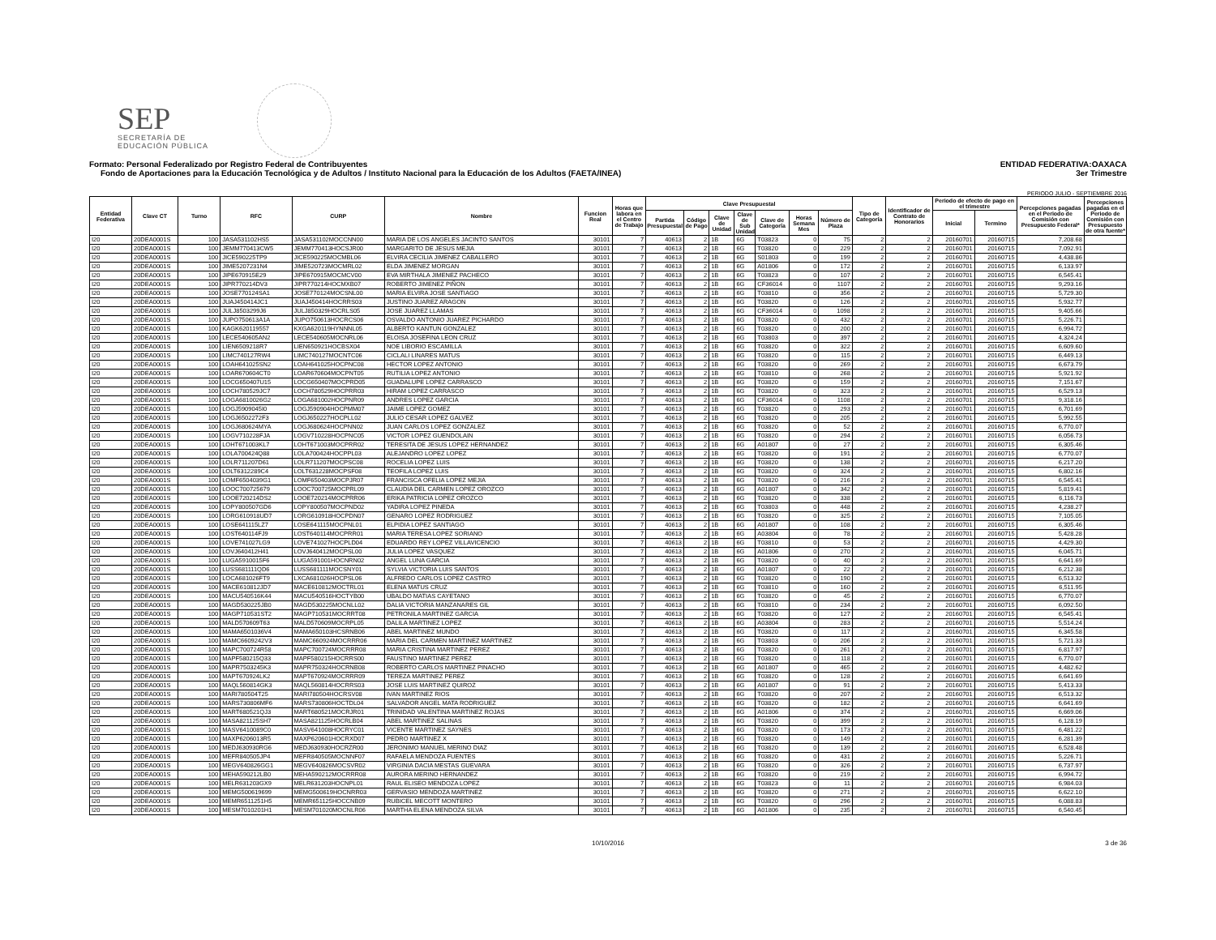SEP
SECRETARÍA DE
EDUCACIÓN PÚBLICA
Formato: Personal Federalizado por Registro Federal de Contribuyentes
Fondo de Aportaciones para la Educación Tecnológica y de Adultos / Instituto Nacional para la Educación de los Adultos (FAETA/INEA)
ENTIDAD FEDERATIVA:OAXACA
3er Trimestre
PERIODO JULIO - SEPTIEMBRE 2016
| Entidad Federativa | Clave CT | Turno | RFC | CURP | Nombre | Funcion Real | Horas que labora en el Centro de Trabajo | Clave Presupuestal | | | | | | | Tipo de Categoría | Identificador de Contrato de Honorarios | Periodo de efecto de pago en el trimestre | | Percepciones pagadas en el Periodo de Comisión con Presupuesto Federal* | Percepciones pagadas en el Periodo de Comisión con Presupuesto de otra fuente* |
| --- | --- | --- | --- | --- | --- | --- | --- | --- | --- | --- | --- | --- | --- | --- | --- | --- | --- | --- | --- | --- |
| | | | | | | | | Partida Presupuestal | Código de Pago | Clave de Unidad | Clave de Sub Unidad | Clave de Categoría | Horas Semana Mes | Número de Plaza | | | Inicial | Termino | | |
| I20 | 20DEA0001S | 100 | JASA531102HS5 | JASA531102MOCCNN00 | MARIA DE LOS ANGELES JACINTO SANTOS | 30101 | 7 | 40613 | 2 | 1B | 6G | T03823 | 0 | 75 | 2 | 2 | 20160701 | 20160715 | 7,208.68 | |
| I20 | 20DEA0001S | 100 | JEMM770413CW5 | JEMM770413HOCSJR00 | MARGARITO DE JESUS MEJIA | 30101 | 7 | 40613 | 2 | 1B | 6G | T03820 | 0 | 229 | 2 | 2 | 20160701 | 20160715 | 7,092.91 | |
| I20 | 20DEA0001S | 100 | JICE590225TP9 | JICE590225MOCMBL06 | ELVIRA CECILIA JIMENEZ CABALLERO | 30101 | 7 | 40613 | 2 | 1B | 6G | S01803 | 0 | 199 | 2 | 2 | 20160701 | 20160715 | 4,438.86 | |
| I20 | 20DEA0001S | 100 | JIME5207231N4 | JIME520723MOCMRL02 | ELDA JIMENEZ MORGAN | 30101 | 7 | 40613 | 2 | 1B | 6G | A01806 | 0 | 172 | 2 | 2 | 20160701 | 20160715 | 6,133.97 | |
| I20 | 20DEA0001S | 100 | JIPE670915E29 | JIPE670915MOCMCV00 | EVA MIRTHALA JIMENEZ PACHECO | 30101 | 7 | 40613 | 2 | 1B | 6G | T03823 | 0 | 107 | 2 | 2 | 20160701 | 20160715 | 6,545.41 | |
| I20 | 20DEA0001S | 100 | JIPR770214DV3 | JIPR770214HOCMXB07 | ROBERTO JIMENEZ PIÑON | 30101 | 7 | 40613 | 2 | 1B | 6G | CF36014 | 0 | 1107 | 2 | 2 | 20160701 | 20160715 | 9,293.16 | |
| I20 | 20DEA0001S | 100 | JOSE770124SA1 | JOSE770124MOCSNL00 | MARIA ELVIRA JOSE SANTIAGO | 30101 | 7 | 40613 | 2 | 1B | 6G | T03810 | 0 | 356 | 2 | 2 | 20160701 | 20160715 | 5,729.30 | |
| I20 | 20DEA0001S | 100 | JUAJ450414JC1 | JUAJ450414HOCRRS03 | JUSTINO JUAREZ ARAGON | 30101 | 7 | 40613 | 2 | 1B | 6G | T03820 | 0 | 126 | 2 | 2 | 20160701 | 20160715 | 5,932.77 | |
| I20 | 20DEA0001S | 100 | JULJ8503299J6 | JULJ850329HOCRLS05 | JOSE JUAREZ LLAMAS | 30101 | 7 | 40613 | 2 | 1B | 6G | CF36014 | 0 | 1098 | 2 | 2 | 20160701 | 20160715 | 9,405.66 | |
| I20 | 20DEA0001S | 100 | JUPO750613A1A | JUPO750613HOCRCS06 | OSVALDO ANTONIO JUAREZ PICHARDO | 30101 | 7 | 40613 | 2 | 1B | 6G | T03820 | 0 | 432 | 2 | 2 | 20160701 | 20160715 | 5,226.71 | |
| I20 | 20DEA0001S | 100 | KAGK620119557 | KXGA620119HYNNNL05 | ALBERTO KANTUN GONZALEZ | 30101 | 7 | 40613 | 2 | 1B | 6G | T03820 | 0 | 200 | 2 | 2 | 20160701 | 20160715 | 6,994.72 | |
| I20 | 20DEA0001S | 100 | LECE540605AN2 | LECE540605MOCNRL06 | ELOISA JOSEFINA LEON CRUZ | 30101 | 7 | 40613 | 2 | 1B | 6G | T03803 | 0 | 397 | 2 | 2 | 20160701 | 20160715 | 4,324.24 | |
| I20 | 20DEA0001S | 100 | LIEN6509218R7 | LIEN650921HOCBSX04 | NOE LIBORIO ESCAMILLA | 30101 | 7 | 40613 | 2 | 1B | 6G | T03820 | 0 | 322 | 2 | 2 | 20160701 | 20160715 | 6,609.60 | |
| I20 | 20DEA0001S | 100 | LIMC740127RW4 | LIMC740127MOCNTC06 | CICLALI LINARES MATUS | 30101 | 7 | 40613 | 2 | 1B | 6G | T03820 | 0 | 115 | 2 | 2 | 20160701 | 20160715 | 6,449.13 | |
| I20 | 20DEA0001S | 100 | LOAH641025SN2 | LOAH641025HOCPNC08 | HECTOR LOPEZ ANTONIO | 30101 | 7 | 40613 | 2 | 1B | 6G | T03820 | 0 | 269 | 2 | 2 | 20160701 | 20160715 | 6,673.79 | |
| I20 | 20DEA0001S | 100 | LOAR670604CT0 | LOAR670604MOCPNT05 | RUTILIA LOPEZ ANTONIO | 30101 | 7 | 40613 | 2 | 1B | 6G | T03810 | 0 | 268 | 2 | 2 | 20160701 | 20160715 | 5,921.92 | |
| I20 | 20DEA0001S | 100 | LOCG650407U15 | LOCG650407MOCPRD05 | GUADALUPE LOPEZ CARRASCO | 30101 | 7 | 40613 | 2 | 1B | 6G | T03820 | 0 | 159 | 2 | 2 | 20160701 | 20160715 | 7,151.67 | |
| I20 | 20DEA0001S | 100 | LOCH780529JC7 | LOCH780529HOCPRR03 | HIRAM LOPEZ CARRASCO | 30101 | 7 | 40613 | 2 | 1B | 6G | T03820 | 0 | 323 | 2 | 2 | 20160701 | 20160715 | 6,529.13 | |
| I20 | 20DEA0001S | 100 | LOGA6810026G2 | LOGA681002HOCPNR09 | ANDRES LOPEZ GARCIA | 30101 | 7 | 40613 | 2 | 1B | 6G | CF36014 | 0 | 1108 | 2 | 2 | 20160701 | 20160715 | 9,318.16 | |
| I20 | 20DEA0001S | 100 | LOGJ5909045I0 | LOGJ590904HOCPMM07 | JAIME LOPEZ GOMEZ | 30101 | 7 | 40613 | 2 | 1B | 6G | T03820 | 0 | 293 | 2 | 2 | 20160701 | 20160715 | 6,701.69 | |
| I20 | 20DEA0001S | 100 | LOGJ6502272F3 | LOGJ650227HOCPLL02 | JULIO CESAR LOPEZ GALVEZ | 30101 | 7 | 40613 | 2 | 1B | 6G | T03820 | 0 | 205 | 2 | 2 | 20160701 | 20160715 | 5,992.55 | |
| I20 | 20DEA0001S | 100 | LOGJ680624MYA | LOGJ680624HOCPNN02 | JUAN CARLOS LOPEZ GONZALEZ | 30101 | 7 | 40613 | 2 | 1B | 6G | T03820 | 0 | 52 | 2 | 2 | 20160701 | 20160715 | 6,770.07 | |
| I20 | 20DEA0001S | 100 | LOGV710228FJA | LOGV710228HOCPNC05 | VICTOR LOPEZ GUENDOLAIN | 30101 | 7 | 40613 | 2 | 1B | 6G | T03820 | 0 | 294 | 2 | 2 | 20160701 | 20160715 | 6,056.73 | |
| I20 | 20DEA0001S | 100 | LOHT671003KL7 | LOHT671003MOCPRR02 | TERESITA DE JESUS LOPEZ HERNANDEZ | 30101 | 7 | 40613 | 2 | 1B | 6G | A01807 | 0 | 27 | 2 | 2 | 20160701 | 20160715 | 6,305.46 | |
| I20 | 20DEA0001S | 100 | LOLA700424Q88 | LOLA700424HOCPPL03 | ALEJANDRO LOPEZ LOPEZ | 30101 | 7 | 40613 | 2 | 1B | 6G | T03820 | 0 | 191 | 2 | 2 | 20160701 | 20160715 | 6,770.07 | |
| I20 | 20DEA0001S | 100 | LOLR711207D61 | LOLR711207MOCPSC08 | ROCELIA LOPEZ LUIS | 30101 | 7 | 40613 | 2 | 1B | 6G | T03820 | 0 | 138 | 2 | 2 | 20160701 | 20160715 | 6,217.20 | |
| I20 | 20DEA0001S | 100 | LOLT6312289C4 | LOLT631228MOCPSF08 | TEOFILA LOPEZ LUIS | 30101 | 7 | 40613 | 2 | 1B | 6G | T03820 | 0 | 324 | 2 | 2 | 20160701 | 20160715 | 6,802.16 | |
| I20 | 20DEA0001S | 100 | LOMF6504039G1 | LOMF650403MOCPJR07 | FRANCISCA OFELIA LOPEZ MEJIA | 30101 | 7 | 40613 | 2 | 1B | 6G | T03820 | 0 | 216 | 2 | 2 | 20160701 | 20160715 | 6,545.41 | |
| I20 | 20DEA0001S | 100 | LOOC700725679 | LOOC700725MOCPRL09 | CLAUDIA DEL CARMEN LOPEZ OROZCO | 30101 | 7 | 40613 | 2 | 1B | 6G | A01807 | 0 | 342 | 2 | 2 | 20160701 | 20160715 | 5,819.41 | |
| I20 | 20DEA0001S | 100 | LOOE720214DS2 | LOOE720214MOCPRR06 | ERIKA PATRICIA LOPEZ OROZCO | 30101 | 7 | 40613 | 2 | 1B | 6G | T03820 | 0 | 338 | 2 | 2 | 20160701 | 20160715 | 6,116.73 | |
| I20 | 20DEA0001S | 100 | LOPY800507GD6 | LOPY800507MOCPND02 | YADIRA LOPEZ PINEDA | 30101 | 7 | 40613 | 2 | 1B | 6G | T03803 | 0 | 448 | 2 | 2 | 20160701 | 20160715 | 4,238.27 | |
| I20 | 20DEA0001S | 100 | LORG610918UD7 | LORG610918HOCPDN07 | GENARO LOPEZ RODRIGUEZ | 30101 | 7 | 40613 | 2 | 1B | 6G | T03820 | 0 | 325 | 2 | 2 | 20160701 | 20160715 | 7,105.05 | |
| I20 | 20DEA0001S | 100 | LOSE641115LZ7 | LOSE641115MOCPNL01 | ELPIDIA LOPEZ SANTIAGO | 30101 | 7 | 40613 | 2 | 1B | 6G | A01807 | 0 | 108 | 2 | 2 | 20160701 | 20160715 | 6,305.46 | |
| I20 | 20DEA0001S | 100 | LOST640114FJ9 | LOST640114MOCPRR01 | MARIA TERESA LOPEZ SORIANO | 30101 | 7 | 40613 | 2 | 1B | 6G | A03804 | 0 | 78 | 2 | 2 | 20160701 | 20160715 | 5,428.28 | |
| I20 | 20DEA0001S | 100 | LOVE741027LG9 | LOVE741027HOCPLD04 | EDUARDO REY LOPEZ VILLAVICENCIO | 30101 | 7 | 40613 | 2 | 1B | 6G | T03810 | 0 | 53 | 2 | 2 | 20160701 | 20160715 | 4,429.30 | |
| I20 | 20DEA0001S | 100 | LOVJ640412H41 | LOVJ640412MOCPSL00 | JULIA LOPEZ VASQUEZ | 30101 | 7 | 40613 | 2 | 1B | 6G | A01806 | 0 | 270 | 2 | 2 | 20160701 | 20160715 | 6,045.71 | |
| I20 | 20DEA0001S | 100 | LUGA5910015F6 | LUGA591001HOCNRN02 | ANGEL LUNA GARCIA | 30101 | 7 | 40613 | 2 | 1B | 6G | T03820 | 0 | 40 | 2 | 2 | 20160701 | 20160715 | 6,641.69 | |
| I20 | 20DEA0001S | 100 | LUSS681111QD6 | LUSS681111MOCSNY01 | SYLVIA VICTORIA LUIS SANTOS | 30101 | 7 | 40613 | 2 | 1B | 6G | A01807 | 0 | 22 | 2 | 2 | 20160701 | 20160715 | 6,212.38 | |
| I20 | 20DEA0001S | 100 | LOCA681026FT9 | LXCA681026HOCPSL06 | ALFREDO CARLOS LOPEZ CASTRO | 30101 | 7 | 40613 | 2 | 1B | 6G | T03820 | 0 | 190 | 2 | 2 | 20160701 | 20160715 | 6,513.32 | |
| I20 | 20DEA0001S | 100 | MACE610812JD7 | MACE610812MOCTRL01 | ELENA MATUS CRUZ | 30101 | 7 | 40613 | 2 | 1B | 6G | T03810 | 0 | 160 | 2 | 2 | 20160701 | 20160715 | 6,511.95 | |
| I20 | 20DEA0001S | 100 | MACU540516K44 | MACU540516HOCTYB00 | UBALDO MATIAS CAYETANO | 30101 | 7 | 40613 | 2 | 1B | 6G | T03820 | 0 | 45 | 2 | 2 | 20160701 | 20160715 | 6,770.07 | |
| I20 | 20DEA0001S | 100 | MAGD530225JB0 | MAGD530225MOCNLL02 | DALIA VICTORIA MANZANARES GIL | 30101 | 7 | 40613 | 2 | 1B | 6G | T03810 | 0 | 234 | 2 | 2 | 20160701 | 20160715 | 6,092.50 | |
| I20 | 20DEA0001S | 100 | MAGP710531ST2 | MAGP710531MOCRRT08 | PETRONILA MARTINEZ GARCIA | 30101 | 7 | 40613 | 2 | 1B | 6G | T03820 | 0 | 127 | 2 | 2 | 20160701 | 20160715 | 6,545.41 | |
| I20 | 20DEA0001S | 100 | MALD570609T63 | MALD570609MOCRPL05 | DALILA MARTINEZ LOPEZ | 30101 | 7 | 40613 | 2 | 1B | 6G | A03804 | 0 | 283 | 2 | 2 | 20160701 | 20160715 | 5,514.24 | |
| I20 | 20DEA0001S | 100 | MAMA6501036V4 | MAMA650103HCSRNB06 | ABEL MARTINEZ MUNDO | 30101 | 7 | 40613 | 2 | 1B | 6G | T03820 | 0 | 117 | 2 | 2 | 20160701 | 20160715 | 6,345.58 | |
| I20 | 20DEA0001S | 100 | MAMC6609242V3 | MAMC660924MOCRRR06 | MARIA DEL CARMEN MARTINEZ MARTINEZ | 30101 | 7 | 40613 | 2 | 1B | 6G | T03803 | 0 | 206 | 2 | 2 | 20160701 | 20160715 | 5,721.33 | |
| I20 | 20DEA0001S | 100 | MAPC700724R58 | MAPC700724MOCRRR08 | MARIA CRISTINA MARTINEZ PEREZ | 30101 | 7 | 40613 | 2 | 1B | 6G | T03820 | 0 | 261 | 2 | 2 | 20160701 | 20160715 | 6,817.97 | |
| I20 | 20DEA0001S | 100 | MAPF580215Q33 | MAPF580215HOCRRS00 | FAUSTINO MARTINEZ PEREZ | 30101 | 7 | 40613 | 2 | 1B | 6G | T03820 | 0 | 118 | 2 | 2 | 20160701 | 20160715 | 6,770.07 | |
| I20 | 20DEA0001S | 100 | MAPR7503245K3 | MAPR750324HOCRNB08 | ROBERTO CARLOS MARTINEZ PINACHO | 30101 | 7 | 40613 | 2 | 1B | 6G | A01807 | 0 | 465 | 2 | 2 | 20160701 | 20160715 | 4,482.62 | |
| I20 | 20DEA0001S | 100 | MAPT670924LK2 | MAPT670924MOCRRR09 | TEREZA MARTINEZ PEREZ | 30101 | 7 | 40613 | 2 | 1B | 6G | T03820 | 0 | 128 | 2 | 2 | 20160701 | 20160715 | 6,641.69 | |
| I20 | 20DEA0001S | 100 | MAQL560814GK3 | MAQL560814HOCRRS03 | JOSE LUIS MARTINEZ QUIROZ | 30101 | 7 | 40613 | 2 | 1B | 6G | A01807 | 0 | 91 | 2 | 2 | 20160701 | 20160715 | 5,413.33 | |
| I20 | 20DEA0001S | 100 | MARI780504T25 | MARI780504HOCRSV08 | IVAN MARTINEZ RIOS | 30101 | 7 | 40613 | 2 | 1B | 6G | T03820 | 0 | 207 | 2 | 2 | 20160701 | 20160715 | 6,513.32 | |
| I20 | 20DEA0001S | 100 | MARS730806MF6 | MARS730806HOCTDL04 | SALVADOR ANGEL MATA RODRIGUEZ | 30101 | 7 | 40613 | 2 | 1B | 6G | T03820 | 0 | 182 | 2 | 2 | 20160701 | 20160715 | 6,641.69 | |
| I20 | 20DEA0001S | 100 | MART680521QJ3 | MART680521MOCRJR01 | TRINIDAD VALENTINA MARTINEZ ROJAS | 30101 | 7 | 40613 | 2 | 1B | 6G | A01806 | 0 | 374 | 2 | 2 | 20160701 | 20160715 | 6,669.06 | |
| I20 | 20DEA0001S | 100 | MASA821125SH7 | MASA821125HOCRLB04 | ABEL MARTINEZ SALINAS | 30101 | 7 | 40613 | 2 | 1B | 6G | T03820 | 0 | 399 | 2 | 2 | 20160701 | 20160715 | 6,128.19 | |
| I20 | 20DEA0001S | 100 | MASV6410089C0 | MASV641008HOCRYC01 | VICENTE MARTINEZ SAYNES | 30101 | 7 | 40613 | 2 | 1B | 6G | T03820 | 0 | 173 | 2 | 2 | 20160701 | 20160715 | 6,481.22 | |
| I20 | 20DEA0001S | 100 | MAXP6206013R5 | MAXP620601HOCRXD07 | PEDRO MARTINEZ X | 30101 | 7 | 40613 | 2 | 1B | 6G | T03820 | 0 | 149 | 2 | 2 | 20160701 | 20160715 | 6,281.39 | |
| I20 | 20DEA0001S | 100 | MEDJ630930RG6 | MEDJ630930HOCRZR00 | JERONIMO MANUEL MERINO DIAZ | 30101 | 7 | 40613 | 2 | 1B | 6G | T03820 | 0 | 139 | 2 | 2 | 20160701 | 20160715 | 6,528.48 | |
| I20 | 20DEA0001S | 100 | MEFR840505JP4 | MEFR840505MOCNNF07 | RAFAELA MENDOZA FUENTES | 30101 | 7 | 40613 | 2 | 1B | 6G | T03820 | 0 | 431 | 2 | 2 | 20160701 | 20160715 | 5,226.71 | |
| I20 | 20DEA0001S | 100 | MEGV640826GG1 | MEGV640826MOCSVR02 | VIRGINIA DACIA MESTAS GUEVARA | 30101 | 7 | 40613 | 2 | 1B | 6G | T03820 | 0 | 326 | 2 | 2 | 20160701 | 20160715 | 6,737.97 | |
| I20 | 20DEA0001S | 100 | MEHA590212LB0 | MEHA590212MOCRRR08 | AURORA MERINO HERNANDEZ | 30101 | 7 | 40613 | 2 | 1B | 6G | T03820 | 0 | 219 | 2 | 2 | 20160701 | 20160715 | 6,994.72 | |
| I20 | 20DEA0001S | 100 | MELR631203GX9 | MELR631203HOCNPL01 | RAUL ELISEO MENDOZA LOPEZ | 30101 | 7 | 40613 | 2 | 1B | 6G | T03823 | 0 | 11 | 2 | 2 | 20160701 | 20160715 | 6,984.03 | |
| I20 | 20DEA0001S | 100 | MEMG500619699 | MEMG500619HOCNRR03 | GERVASIO MENDOZA MARTINEZ | 30101 | 7 | 40613 | 2 | 1B | 6G | T03820 | 0 | 271 | 2 | 2 | 20160701 | 20160715 | 6,622.10 | |
| I20 | 20DEA0001S | 100 | MEMR6511251H5 | MEMR651125HOCCNB09 | RUBICEL MECOTT MONTERO | 30101 | 7 | 40613 | 2 | 1B | 6G | T03820 | 0 | 296 | 2 | 2 | 20160701 | 20160715 | 6,088.83 | |
| I20 | 20DEA0001S | 100 | MESM7010201H1 | MESM701020MOCNLR06 | MARTHA ELENA MENDOZA SILVA | 30101 | 7 | 40613 | 2 | 1B | 6G | A01806 | 0 | 235 | 2 | 2 | 20160701 | 20160715 | 6,540.45 | |
10/10/2016 3 de 36